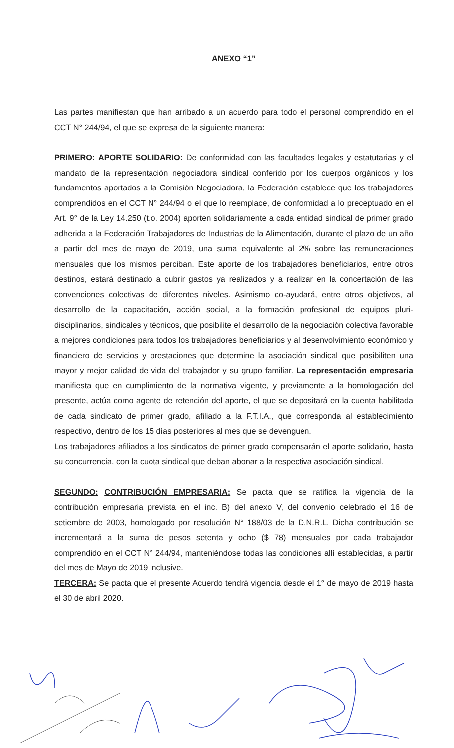ANEXO “1”
Las partes manifiestan que han arribado a un acuerdo para todo el personal comprendido en el CCT N° 244/94, el que se expresa de la siguiente manera:
PRIMERO: APORTE SOLIDARIO: De conformidad con las facultades legales y estatutarias y el mandato de la representación negociadora sindical conferido por los cuerpos orgánicos y los fundamentos aportados a la Comisión Negociadora, la Federación establece que los trabajadores comprendidos en el CCT N° 244/94 o el que lo reemplace, de conformidad a lo preceptuado en el Art. 9° de la Ley 14.250 (t.o. 2004) aporten solidariamente a cada entidad sindical de primer grado adherida a la Federación Trabajadores de Industrias de la Alimentación, durante el plazo de un año a partir del mes de mayo de 2019, una suma equivalente al 2% sobre las remuneraciones mensuales que los mismos perciban. Este aporte de los trabajadores beneficiarios, entre otros destinos, estará destinado a cubrir gastos ya realizados y a realizar en la concertación de las convenciones colectivas de diferentes niveles. Asimismo co-ayudará, entre otros objetivos, al desarrollo de la capacitación, acción social, a la formación profesional de equipos pluri-disciplinarios, sindicales y técnicos, que posibilite el desarrollo de la negociación colectiva favorable a mejores condiciones para todos los trabajadores beneficiarios y al desenvolvimiento económico y financiero de servicios y prestaciones que determine la asociación sindical que posibiliten una mayor y mejor calidad de vida del trabajador y su grupo familiar. La representación empresaria manifiesta que en cumplimiento de la normativa vigente, y previamente a la homologación del presente, actúa como agente de retención del aporte, el que se depositará en la cuenta habilitada de cada sindicato de primer grado, afiliado a la F.T.I.A., que corresponda al establecimiento respectivo, dentro de los 15 días posteriores al mes que se devenguen.
Los trabajadores afiliados a los sindicatos de primer grado compensarán el aporte solidario, hasta su concurrencia, con la cuota sindical que deban abonar a la respectiva asociación sindical.
SEGUNDO: CONTRIBUCIÓN EMPRESARIA: Se pacta que se ratifica la vigencia de la contribución empresaria prevista en el inc. B) del anexo V, del convenio celebrado el 16 de setiembre de 2003, homologado por resolución N° 188/03 de la D.N.R.L. Dicha contribución se incrementará a la suma de pesos setenta y ocho ($ 78) mensuales por cada trabajador comprendido en el CCT N° 244/94, manteniéndose todas las condiciones allí establecidas, a partir del mes de Mayo de 2019 inclusive.
TERCERA: Se pacta que el presente Acuerdo tendrá vigencia desde el 1° de mayo de 2019 hasta el 30 de abril 2020.